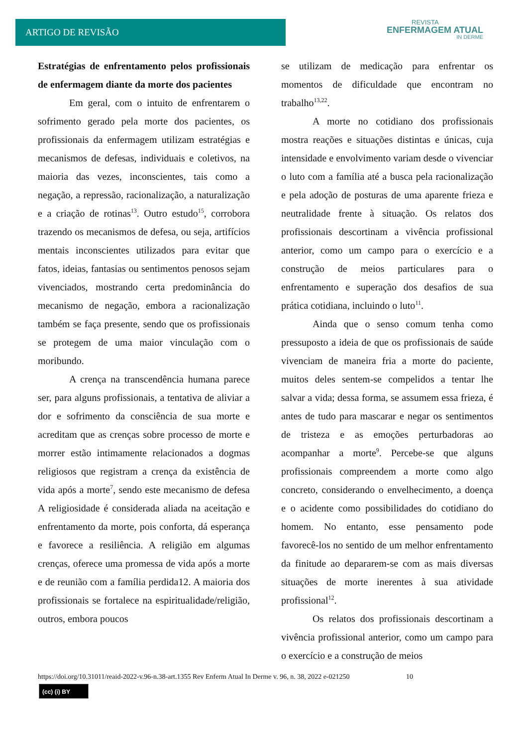ARTIGO DE REVISÃO
REVISTA
ENFERMAGEM ATUAL
IN DERME
Estratégias de enfrentamento pelos profissionais de enfermagem diante da morte dos pacientes
Em geral, com o intuito de enfrentarem o sofrimento gerado pela morte dos pacientes, os profissionais da enfermagem utilizam estratégias e mecanismos de defesas, individuais e coletivos, na maioria das vezes, inconscientes, tais como a negação, a repressão, racionalização, a naturalização e a criação de rotinas<sup>13</sup>. Outro estudo<sup>15</sup>, corrobora trazendo os mecanismos de defesa, ou seja, artifícios mentais inconscientes utilizados para evitar que fatos, ideias, fantasias ou sentimentos penosos sejam vivenciados, mostrando certa predominância do mecanismo de negação, embora a racionalização também se faça presente, sendo que os profissionais se protegem de uma maior vinculação com o moribundo.
A crença na transcendência humana parece ser, para alguns profissionais, a tentativa de aliviar a dor e sofrimento da consciência de sua morte e acreditam que as crenças sobre processo de morte e morrer estão intimamente relacionados a dogmas religiosos que registram a crença da existência de vida após a morte<sup>7</sup>, sendo este mecanismo de defesa A religiosidade é considerada aliada na aceitação e enfrentamento da morte, pois conforta, dá esperança e favorece a resiliência. A religião em algumas crenças, oferece uma promessa de vida após a morte e de reunião com a família perdida12. A maioria dos profissionais se fortalece na espiritualidade/religião, outros, embora poucos
se utilizam de medicação para enfrentar os momentos de dificuldade que encontram no trabalho<sup>13,22</sup>.
A morte no cotidiano dos profissionais mostra reações e situações distintas e únicas, cuja intensidade e envolvimento variam desde o vivenciar o luto com a família até a busca pela racionalização e pela adoção de posturas de uma aparente frieza e neutralidade frente à situação. Os relatos dos profissionais descortinam a vivência profissional anterior, como um campo para o exercício e a construção de meios particulares para o enfrentamento e superação dos desafios de sua prática cotidiana, incluindo o luto<sup>11</sup>.
Ainda que o senso comum tenha como pressuposto a ideia de que os profissionais de saúde vivenciam de maneira fria a morte do paciente, muitos deles sentem-se compelidos a tentar lhe salvar a vida; dessa forma, se assumem essa frieza, é antes de tudo para mascarar e negar os sentimentos de tristeza e as emoções perturbadoras ao acompanhar a morte<sup>9</sup>. Percebe-se que alguns profissionais compreendem a morte como algo concreto, considerando o envelhecimento, a doença e o acidente como possibilidades do cotidiano do homem. No entanto, esse pensamento pode favorecê-los no sentido de um melhor enfrentamento da finitude ao depararem-se com as mais diversas situações de morte inerentes à sua atividade profissional<sup>12</sup>.
Os relatos dos profissionais descortinam a vivência profissional anterior, como um campo para o exercício e a construção de meios
https://doi.org/10.31011/reaid-2022-v.96-n.38-art.1355 Rev Enferm Atual In Derme v. 96, n. 38, 2022 e-021250 10
(cc) (i) BY